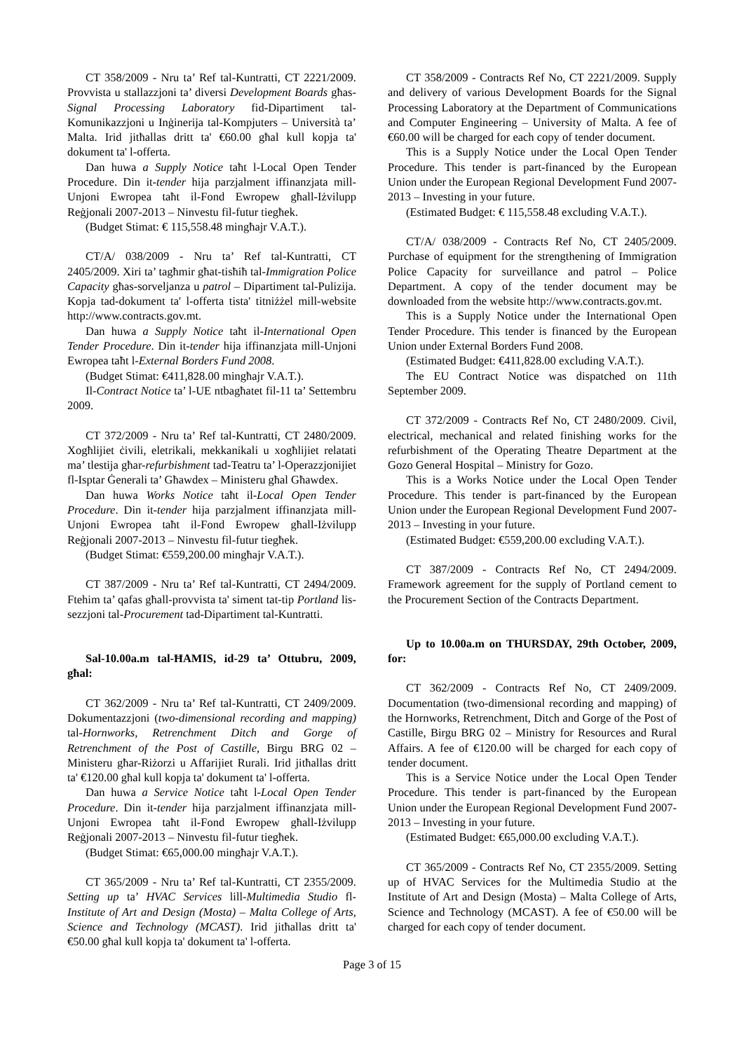CT 358/2009 - Nru ta’ Ref tal-Kuntratti, CT 2221/2009. Provvista u stallazzjoni ta’ diversi Development Boards għas-Signal Processing Laboratory fid-Dipartiment tal-Komunikazzjoni u Inġinerija tal-Kompjuters – Università ta’ Malta. Irid jitħallas dritt ta' €60.00 għal kull kopja ta' dokument ta' l-offerta.
Dan huwa a Supply Notice taħt l-Local Open Tender Procedure. Din it-tender hija parzjalment iffinanzjata mill-Unjoni Ewropea taħt il-Fond Ewropew għall-Iżvilupp Reġjonali 2007-2013 – Ninvestu fil-futur tiegħek.
(Budget Stimat: € 115,558.48 mingħajr V.A.T.).
CT/A/ 038/2009 - Nru ta’ Ref tal-Kuntratti, CT 2405/2009. Xiri ta’ tagħmir għat-tisħiħ tal-Immigration Police Capacity għas-sorveljanza u patrol – Dipartiment tal-Pulizija. Kopja tad-dokument ta' l-offerta tista' titniżżel mill-website http://www.contracts.gov.mt.
Dan huwa a Supply Notice taħt il-International Open Tender Procedure. Din it-tender hija iffinanzjata mill-Unjoni Ewropea taħt l-External Borders Fund 2008.
(Budget Stimat: €411,828.00 mingħajr V.A.T.).
Il-Contract Notice ta’ l-UE ntbagħatet fil-11 ta’ Settembru 2009.
CT 372/2009 - Nru ta’ Ref tal-Kuntratti, CT 2480/2009. Xogħlijiet ċivili, eletrikali, mekkanikali u xogħlijiet relatati ma’ tlestija għar-refurbishment tad-Teatru ta’ l-Operazzjonijiet fl-Isptar Ġenerali ta’ Għawdex – Ministeru għal Għawdex.
Dan huwa Works Notice taħt il-Local Open Tender Procedure. Din it-tender hija parzjalment iffinanzjata mill-Unjoni Ewropea taħt il-Fond Ewropew għall-Iżvilupp Reġjonali 2007-2013 – Ninvestu fil-futur tiegħek.
(Budget Stimat: €559,200.00 mingħajr V.A.T.).
CT 387/2009 - Nru ta’ Ref tal-Kuntratti, CT 2494/2009. Ftehim ta’ qafas għall-provvista ta' siment tat-tip Portland lis-sezzjoni tal-Procurement tad-Dipartiment tal-Kuntratti.
Sal-10.00a.m tal-ĦAMIS, id-29 ta’ Ottubru, 2009, għal:
CT 362/2009 - Nru ta’ Ref tal-Kuntratti, CT 2409/2009. Dokumentazzjoni (two-dimensional recording and mapping) tal-Hornworks, Retrenchment Ditch and Gorge of Retrenchment of the Post of Castille, Birgu BRG 02 – Ministeru għar-Riżorzi u Affarijiet Rurali. Irid jitħallas dritt ta' €120.00 għal kull kopja ta' dokument ta' l-offerta.
Dan huwa a Service Notice taħt l-Local Open Tender Procedure. Din it-tender hija parzjalment iffinanzjata mill-Unjoni Ewropea taħt il-Fond Ewropew għall-Iżvilupp Reġjonali 2007-2013 – Ninvestu fil-futur tiegħek.
(Budget Stimat: €65,000.00 mingħajr V.A.T.).
CT 365/2009 - Nru ta’ Ref tal-Kuntratti, CT 2355/2009. Setting up ta’ HVAC Services lill-Multimedia Studio fl-Institute of Art and Design (Mosta) – Malta College of Arts, Science and Technology (MCAST). Irid jitħallas dritt ta' €50.00 għal kull kopja ta' dokument ta' l-offerta.
CT 358/2009 - Contracts Ref No, CT 2221/2009. Supply and delivery of various Development Boards for the Signal Processing Laboratory at the Department of Communications and Computer Engineering – University of Malta. A fee of €60.00 will be charged for each copy of tender document.
This is a Supply Notice under the Local Open Tender Procedure. This tender is part-financed by the European Union under the European Regional Development Fund 2007-2013 – Investing in your future.
(Estimated Budget: € 115,558.48 excluding V.A.T.).
CT/A/ 038/2009 - Contracts Ref No, CT 2405/2009. Purchase of equipment for the strengthening of Immigration Police Capacity for surveillance and patrol – Police Department. A copy of the tender document may be downloaded from the website http://www.contracts.gov.mt.
This is a Supply Notice under the International Open Tender Procedure. This tender is financed by the European Union under External Borders Fund 2008.
(Estimated Budget: €411,828.00 excluding V.A.T.).
The EU Contract Notice was dispatched on 11th September 2009.
CT 372/2009 - Contracts Ref No, CT 2480/2009. Civil, electrical, mechanical and related finishing works for the refurbishment of the Operating Theatre Department at the Gozo General Hospital – Ministry for Gozo.
This is a Works Notice under the Local Open Tender Procedure. This tender is part-financed by the European Union under the European Regional Development Fund 2007-2013 – Investing in your future.
(Estimated Budget: €559,200.00 excluding V.A.T.).
CT 387/2009 - Contracts Ref No, CT 2494/2009. Framework agreement for the supply of Portland cement to the Procurement Section of the Contracts Department.
Up to 10.00a.m on THURSDAY, 29th October, 2009, for:
CT 362/2009 - Contracts Ref No, CT 2409/2009. Documentation (two-dimensional recording and mapping) of the Hornworks, Retrenchment, Ditch and Gorge of the Post of Castille, Birgu BRG 02 – Ministry for Resources and Rural Affairs. A fee of €120.00 will be charged for each copy of tender document.
This is a Service Notice under the Local Open Tender Procedure. This tender is part-financed by the European Union under the European Regional Development Fund 2007-2013 – Investing in your future.
(Estimated Budget: €65,000.00 excluding V.A.T.).
CT 365/2009 - Contracts Ref No, CT 2355/2009. Setting up of HVAC Services for the Multimedia Studio at the Institute of Art and Design (Mosta) – Malta College of Arts, Science and Technology (MCAST). A fee of €50.00 will be charged for each copy of tender document.
Page 3 of 15